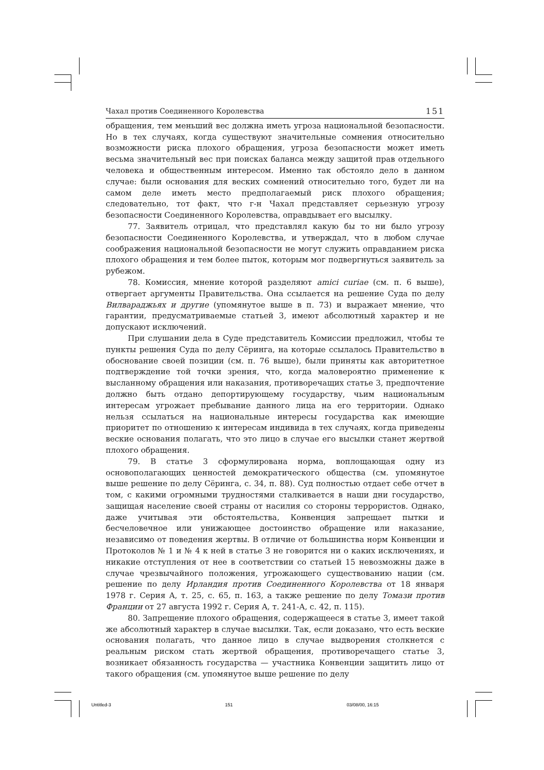Чахал против Соединенного Королевства 151
обращения, тем меньший вес должна иметь угроза национальной безопасности. Но в тех случаях, когда существуют значительные сомнения относительно возможности риска плохого обращения, угроза безопасности может иметь весьма значительный вес при поисках баланса между защитой прав отдельного человека и общественным интересом. Именно так обстояло дело в данном случае: были основания для веских сомнений относительно того, будет ли на самом деле иметь место предполагаемый риск плохого обращения; следовательно, тот факт, что г-н Чахал представляет серьезную угрозу безопасности Соединенного Королевства, оправдывает его высылку.
77. Заявитель отрицал, что представлял какую бы то ни было угрозу безопасности Соединенного Королевства, и утверждал, что в любом случае соображения национальной безопасности не могут служить оправданием риска плохого обращения и тем более пыток, которым мог подвергнуться заявитель за рубежом.
78. Комиссия, мнение которой разделяют amici curiae (см. п. 6 выше), отвергает аргументы Правительства. Она ссылается на решение Суда по делу Вилвараджьях и другие (упомянутое выше в п. 73) и выражает мнение, что гарантии, предусматриваемые статьей 3, имеют абсолютный характер и не допускают исключений.
При слушании дела в Суде представитель Комиссии предложил, чтобы те пункты решения Суда по делу Сёринга, на которые ссылалось Правительство в обоснование своей позиции (см. п. 76 выше), были приняты как авторитетное подтверждение той точки зрения, что, когда маловероятно применение к высланному обращения или наказания, противоречащих статье 3, предпочтение должно быть отдано депортирующему государству, чьим национальным интересам угрожает пребывание данного лица на его территории. Однако нельзя ссылаться на национальные интересы государства как имеющие приоритет по отношению к интересам индивида в тех случаях, когда приведены веские основания полагать, что это лицо в случае его высылки станет жертвой плохого обращения.
79. В статье 3 сформулирована норма, воплощающая одну из основополагающих ценностей демократического общества (см. упомянутое выше решение по делу Сёринга, с. 34, п. 88). Суд полностью отдает себе отчет в том, с какими огромными трудностями сталкивается в наши дни государство, защищая население своей страны от насилия со стороны террористов. Однако, даже учитывая эти обстоятельства, Конвенция запрещает пытки и бесчеловечное или унижающее достоинство обращение или наказание, независимо от поведения жертвы. В отличие от большинства норм Конвенции и Протоколов № 1 и № 4 к ней в статье 3 не говорится ни о каких исключениях, и никакие отступления от нее в соответствии со статьей 15 невозможны даже в случае чрезвычайного положения, угрожающего существованию нации (см. решение по делу Ирландия против Соединенного Королевства от 18 января 1978 г. Серия A, т. 25, с. 65, п. 163, а также решение по делу Томази против Франции от 27 августа 1992 г. Серия A, т. 241-A, с. 42, п. 115).
80. Запрещение плохого обращения, содержащееся в статье 3, имеет такой же абсолютный характер в случае высылки. Так, если доказано, что есть веские основания полагать, что данное лицо в случае выдворения столкнется с реальным риском стать жертвой обращения, противоречащего статье 3, возникает обязанность государства — участника Конвенции защитить лицо от такого обращения (см. упомянутое выше решение по делу
Untitled-3 151 03/08/00, 16:15